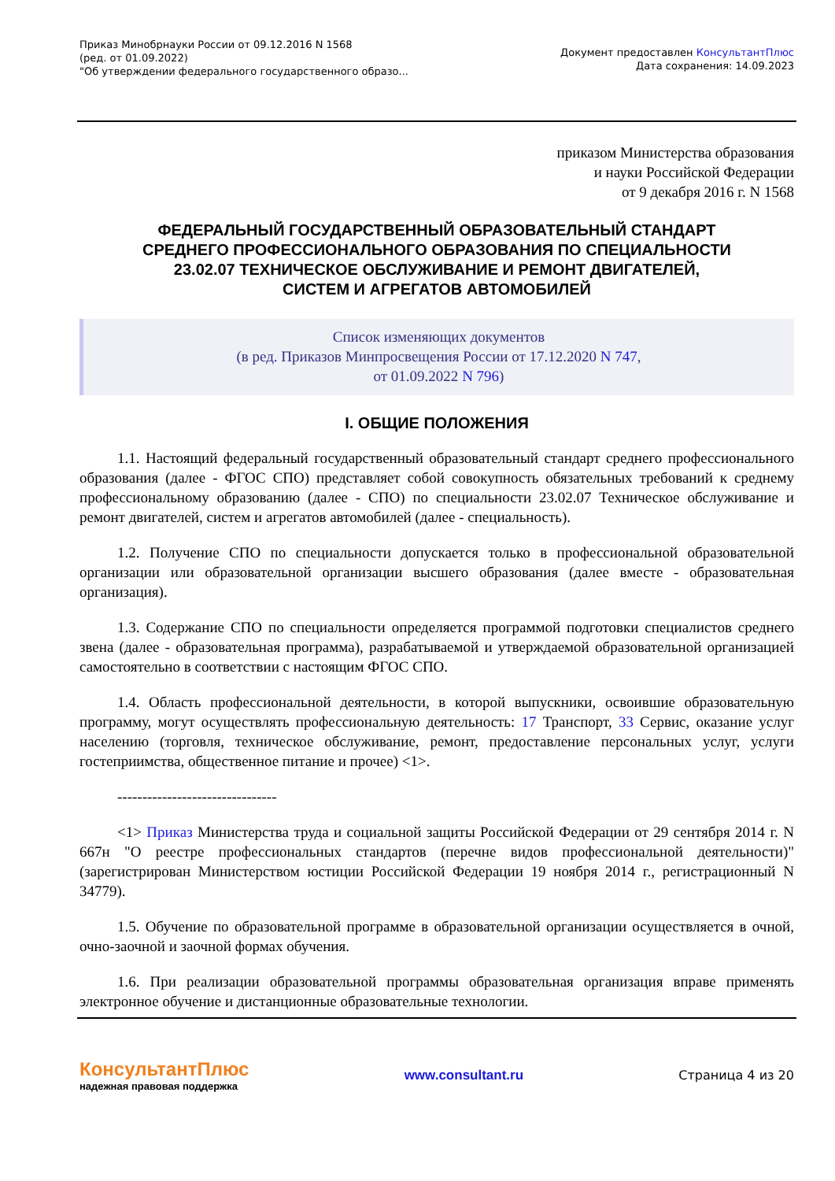Приказ Минобрнауки России от 09.12.2016 N 1568
(ред. от 01.09.2022)
"Об утверждении федерального государственного образо...
Документ предоставлен КонсультантПлюс
Дата сохранения: 14.09.2023
приказом Министерства образования
и науки Российской Федерации
от 9 декабря 2016 г. N 1568
ФЕДЕРАЛЬНЫЙ ГОСУДАРСТВЕННЫЙ ОБРАЗОВАТЕЛЬНЫЙ СТАНДАРТ
СРЕДНЕГО ПРОФЕССИОНАЛЬНОГО ОБРАЗОВАНИЯ ПО СПЕЦИАЛЬНОСТИ
23.02.07 ТЕХНИЧЕСКОЕ ОБСЛУЖИВАНИЕ И РЕМОНТ ДВИГАТЕЛЕЙ,
СИСТЕМ И АГРЕГАТОВ АВТОМОБИЛЕЙ
Список изменяющих документов
(в ред. Приказов Минпросвещения России от 17.12.2020 N 747,
от 01.09.2022 N 796)
I. ОБЩИЕ ПОЛОЖЕНИЯ
1.1. Настоящий федеральный государственный образовательный стандарт среднего профессионального образования (далее - ФГОС СПО) представляет собой совокупность обязательных требований к среднему профессиональному образованию (далее - СПО) по специальности 23.02.07 Техническое обслуживание и ремонт двигателей, систем и агрегатов автомобилей (далее - специальность).
1.2. Получение СПО по специальности допускается только в профессиональной образовательной организации или образовательной организации высшего образования (далее вместе - образовательная организация).
1.3. Содержание СПО по специальности определяется программой подготовки специалистов среднего звена (далее - образовательная программа), разрабатываемой и утверждаемой образовательной организацией самостоятельно в соответствии с настоящим ФГОС СПО.
1.4. Область профессиональной деятельности, в которой выпускники, освоившие образовательную программу, могут осуществлять профессиональную деятельность: 17 Транспорт, 33 Сервис, оказание услуг населению (торговля, техническое обслуживание, ремонт, предоставление персональных услуг, услуги гостеприимства, общественное питание и прочее) <1>.
--------------------------------
<1> Приказ Министерства труда и социальной защиты Российской Федерации от 29 сентября 2014 г. N 667н "О реестре профессиональных стандартов (перечне видов профессиональной деятельности)" (зарегистрирован Министерством юстиции Российской Федерации 19 ноября 2014 г., регистрационный N 34779).
1.5. Обучение по образовательной программе в образовательной организации осуществляется в очной, очно-заочной и заочной формах обучения.
1.6. При реализации образовательной программы образовательная организация вправе применять электронное обучение и дистанционные образовательные технологии.
КонсультантПлюс
надежная правовая поддержка
www.consultant.ru Страница 4 из 20